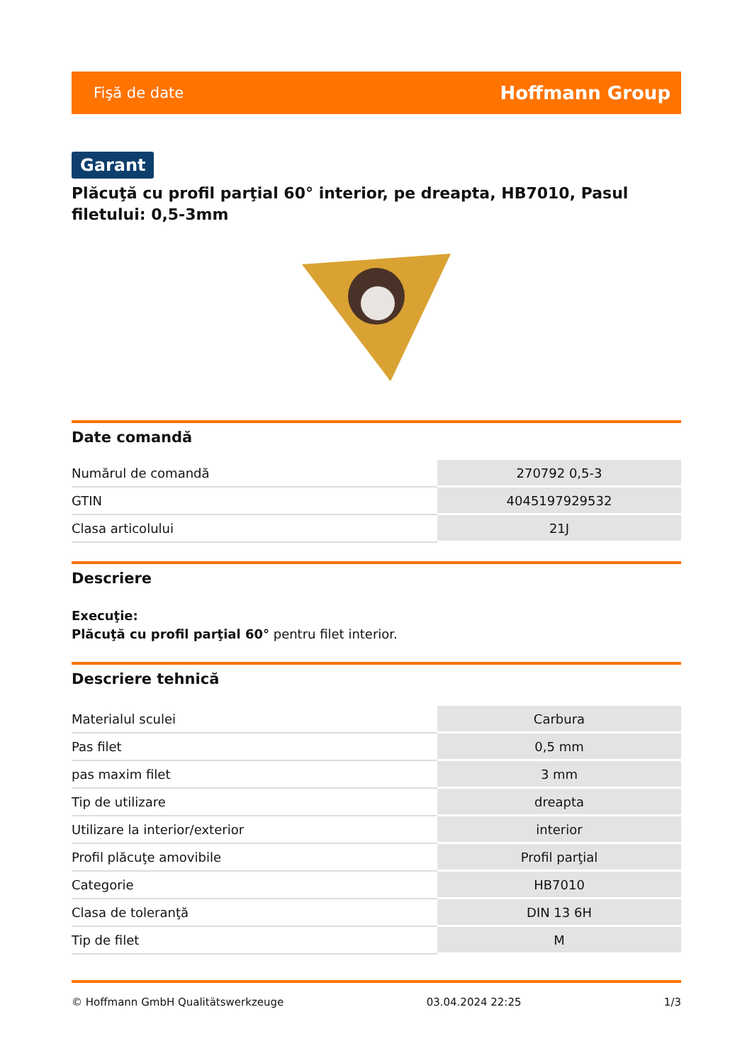Fişă de date Hoffmann Group
Garant
Plăcuţă cu profil parţial 60° interior, pe dreapta, HB7010, Pasul filetului: 0,5-3mm
Date comandă
| Numărul de comandă | 270792 0,5-3 |
| GTIN | 4045197929532 |
| Clasa articolului | 21J |
Descriere
Execuţie:
Plăcuţă cu profil parţial 60° pentru filet interior.
Descriere tehnică
| Materialul sculei | Carbura |
| Pas filet | 0,5 mm |
| pas maxim filet | 3 mm |
| Tip de utilizare | dreapta |
| Utilizare la interior/exterior | interior |
| Profil plăcuţe amovibile | Profil parţial |
| Categorie | HB7010 |
| Clasa de toleranţă | DIN 13 6H |
| Tip de filet | M |
© Hoffmann GmbH Qualitätswerkzeuge 03.04.2024 22:25 1/3